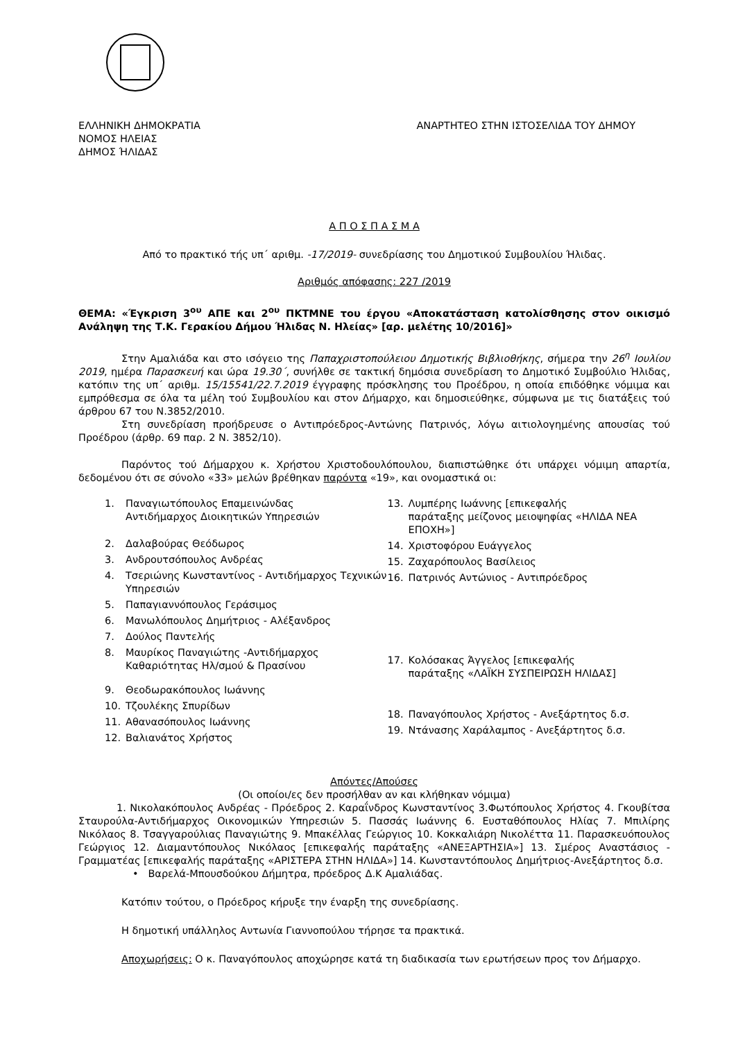ΕΛΛΗΝΙΚΗ ΔΗΜΟΚΡΑΤΙΑ
ΝΟΜΟΣ ΗΛΕΙΑΣ
ΔΗΜΟΣ ΉΛΙΔΑΣ
ΑΝΑΡΤΗΤΕΟ ΣΤΗΝ ΙΣΤΟΣΕΛΙΔΑ ΤΟΥ ΔΗΜΟΥ
Α Π Ο Σ Π Α Σ Μ Α
Από το πρακτικό τής υπ΄ αριθμ. -17/2019- συνεδρίασης του Δημοτικού Συμβουλίου Ήλιδας.
Αριθμός απόφασης: 227 /2019
ΘΕΜΑ: «Έγκριση 3<sup>ου</sup> ΑΠΕ και 2<sup>ου</sup> ΠΚΤΜΝΕ του έργου «Αποκατάσταση κατολίσθησης στον οικισμό Ανάληψη της Τ.Κ. Γερακίου Δήμου Ήλιδας Ν. Ηλείας» [αρ. μελέτης 10/2016]»
Στην Αμαλιάδα και στο ισόγειο της Παπαχριστοπούλειου Δημοτικής Βιβλιοθήκης, σήμερα την 26<sup>η</sup> Ιουλίου 2019, ημέρα Παρασκευή και ώρα 19.30΄, συνήλθε σε τακτική δημόσια συνεδρίαση το Δημοτικό Συμβούλιο Ήλιδας, κατόπιν της υπ΄ αριθμ. 15/15541/22.7.2019 έγγραφης πρόσκλησης του Προέδρου, η οποία επιδόθηκε νόμιμα και εμπρόθεσμα σε όλα τα μέλη τού Συμβουλίου και στον Δήμαρχο, και δημοσιεύθηκε, σύμφωνα με τις διατάξεις τού άρθρου 67 του Ν.3852/2010.
Στη συνεδρίαση προήδρευσε ο Αντιπρόεδρος-Αντώνης Πατρινός, λόγω αιτιολογημένης απουσίας τού Προέδρου (άρθρ. 69 παρ. 2 Ν. 3852/10).
Παρόντος τού Δήμαρχου κ. Χρήστου Χριστοδουλόπουλου, διαπιστώθηκε ότι υπάρχει νόμιμη απαρτία, δεδομένου ότι σε σύνολο «33» μελών βρέθηκαν παρόντα «19», και ονομαστικά οι:
1. Παναγιωτόπουλος Επαμεινώνδας
Αντιδήμαρχος Διοικητικών Υπηρεσιών
2. Δαλαβούρας Θεόδωρος
3. Ανδρουτσόπουλος Ανδρέας
4. Τσεριώνης Κωνσταντίνος - Αντιδήμαρχος Τεχνικών Υπηρεσιών
5. Παπαγιαννόπουλος Γεράσιμος
6. Μανωλόπουλος Δημήτριος - Αλέξανδρος
7. Δούλος Παντελής
8. Μαυρίκος Παναγιώτης -Αντιδήμαρχος Καθαριότητας Ηλ/σμού & Πρασίνου
9. Θεοδωρακόπουλος Ιωάννης
10. Τζουλέκης Σπυρίδων
11. Αθανασόπουλος Ιωάννης
12. Βαλιανάτος Χρήστος
13. Λυμπέρης Ιωάννης [επικεφαλής
παράταξης μείζονος μειοψηφίας «ΗΛΙΔΑ ΝΕΑ ΕΠΟΧΗ»]
14. Χριστοφόρου Ευάγγελος
15. Ζαχαρόπουλος Βασίλειος
16. Πατρινός Αντώνιος - Αντιπρόεδρος
17. Κολόσακας Άγγελος [επικεφαλής
παράταξης «ΛΑΪΚΗ ΣΥΣΠΕΙΡΩΣΗ ΗΛΙΔΑΣ]
18. Παναγόπουλος Χρήστος - Ανεξάρτητος δ.σ.
19. Ντάνασης Χαράλαμπος - Ανεξάρτητος δ.σ.
Απόντες/Απούσες
(Οι οποίοι/ες δεν προσήλθαν αν και κλήθηκαν νόμιμα)
1. Νικολακόπουλος Ανδρέας - Πρόεδρος 2. Καραΐνδρος Κωνσταντίνος 3.Φωτόπουλος Χρήστος 4. Γκουβίτσα Σταυρούλα-Αντιδήμαρχος Οικονομικών Υπηρεσιών 5. Πασσάς Ιωάννης 6. Ευσταθόπουλος Ηλίας 7. Μπιλίρης Νικόλαος 8. Τσαγγαρούλιας Παναγιώτης 9. Μπακέλλας Γεώργιος 10. Κοκκαλιάρη Νικολέττα 11. Παρασκευόπουλος Γεώργιος 12. Διαμαντόπουλος Νικόλαος [επικεφαλής παράταξης «ΑΝΕΞΑΡΤΗΣΙΑ»] 13. Σμέρος Αναστάσιος - Γραμματέας [επικεφαλής παράταξης «ΑΡΙΣΤΕΡΑ ΣΤΗΝ ΗΛΙΔΑ»] 14. Κωνσταντόπουλος Δημήτριος-Ανεξάρτητος δ.σ.
• Βαρελά-Μπουσδούκου Δήμητρα, πρόεδρος Δ.Κ Αμαλιάδας.
Κατόπιν τούτου, ο Πρόεδρος κήρυξε την έναρξη της συνεδρίασης.
Η δημοτική υπάλληλος Αντωνία Γιαννοπούλου τήρησε τα πρακτικά.
Αποχωρήσεις: Ο κ. Παναγόπουλος αποχώρησε κατά τη διαδικασία των ερωτήσεων προς τον Δήμαρχο.